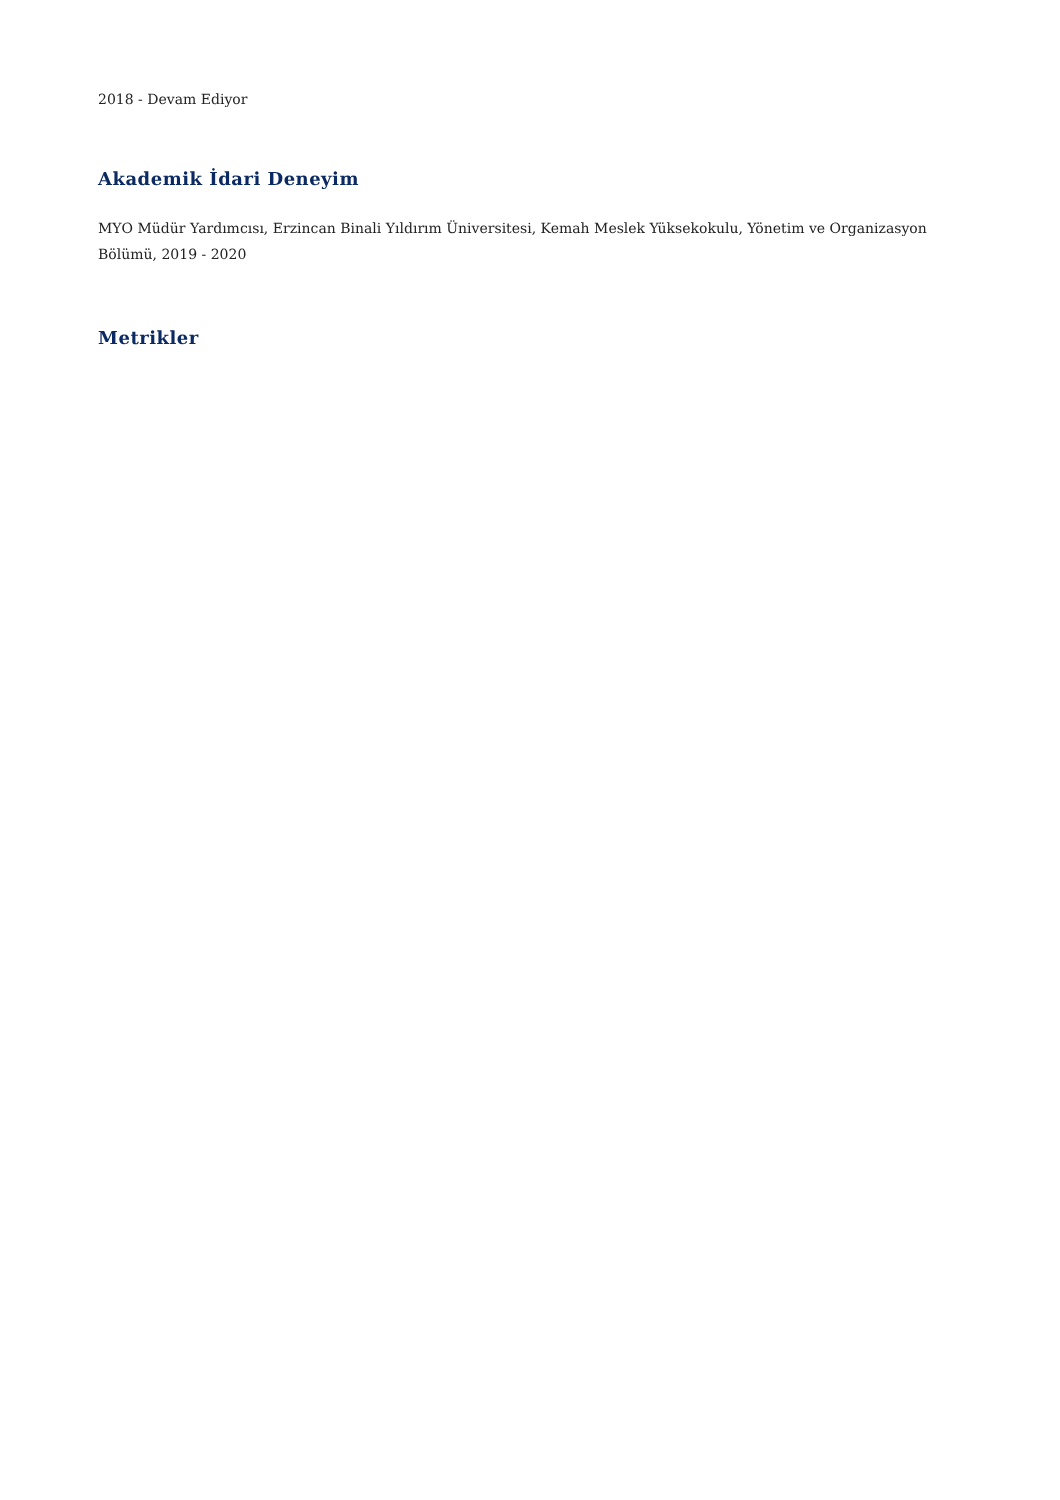2018 - Devam Ediyor
Akademik İdari Deneyim
MYO Müdür Yardımcısı, Erzincan Binali Yıldırım Üniversitesi, Kemah Meslek Yüksekokulu, Yönetim ve Organizasyon Bölümü, 2019 - 2020
Metrikler